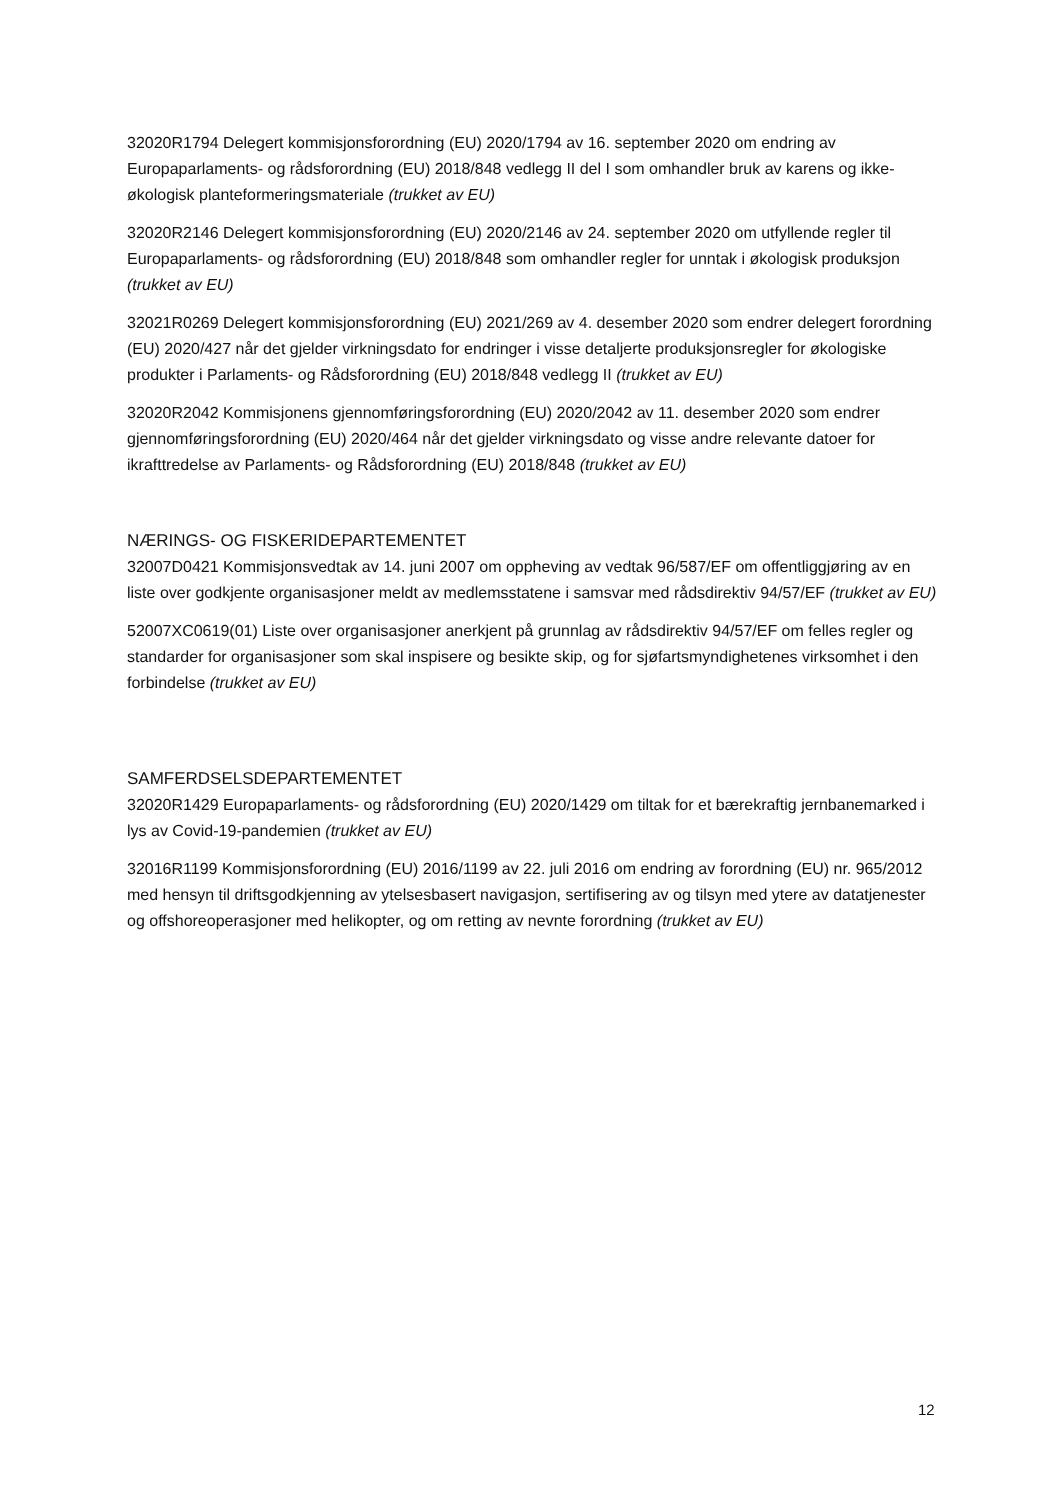32020R1794 Delegert kommisjonsforordning (EU) 2020/1794 av 16. september 2020 om endring av Europaparlaments- og rådsforordning (EU) 2018/848 vedlegg II del I som omhandler bruk av karens og ikke-økologisk planteformeringsmateriale (trukket av EU)
32020R2146 Delegert kommisjonsforordning (EU) 2020/2146 av 24. september 2020 om utfyllende regler til Europaparlaments- og rådsforordning (EU) 2018/848 som omhandler regler for unntak i økologisk produksjon (trukket av EU)
32021R0269 Delegert kommisjonsforordning (EU) 2021/269 av 4. desember 2020 som endrer delegert forordning (EU) 2020/427 når det gjelder virkningsdato for endringer i visse detaljerte produksjonsregler for økologiske produkter i Parlaments- og Rådsforordning (EU) 2018/848 vedlegg II (trukket av EU)
32020R2042 Kommisjonens gjennomføringsforordning (EU) 2020/2042 av 11. desember 2020 som endrer gjennomføringsforordning (EU) 2020/464 når det gjelder virkningsdato og visse andre relevante datoer for ikrafttredelse av Parlaments- og Rådsforordning (EU) 2018/848 (trukket av EU)
NÆRINGS- OG FISKERIDEPARTEMENTET
32007D0421 Kommisjonsvedtak av 14. juni 2007 om oppheving av vedtak 96/587/EF om offentliggjøring av en liste over godkjente organisasjoner meldt av medlemsstatene i samsvar med rådsdirektiv 94/57/EF (trukket av EU)
52007XC0619(01) Liste over organisasjoner anerkjent på grunnlag av rådsdirektiv 94/57/EF om felles regler og standarder for organisasjoner som skal inspisere og besikte skip, og for sjøfartsmyndighetenes virksomhet i den forbindelse (trukket av EU)
SAMFERDSELSDEPARTEMENTET
32020R1429 Europaparlaments- og rådsforordning (EU) 2020/1429 om tiltak for et bærekraftig jernbanemarked i lys av Covid-19-pandemien (trukket av EU)
32016R1199 Kommisjonsforordning (EU) 2016/1199 av 22. juli 2016 om endring av forordning (EU) nr. 965/2012 med hensyn til driftsgodkjenning av ytelsesbasert navigasjon, sertifisering av og tilsyn med ytere av datatjenester og offshoreoperasjoner med helikopter, og om retting av nevnte forordning (trukket av EU)
12